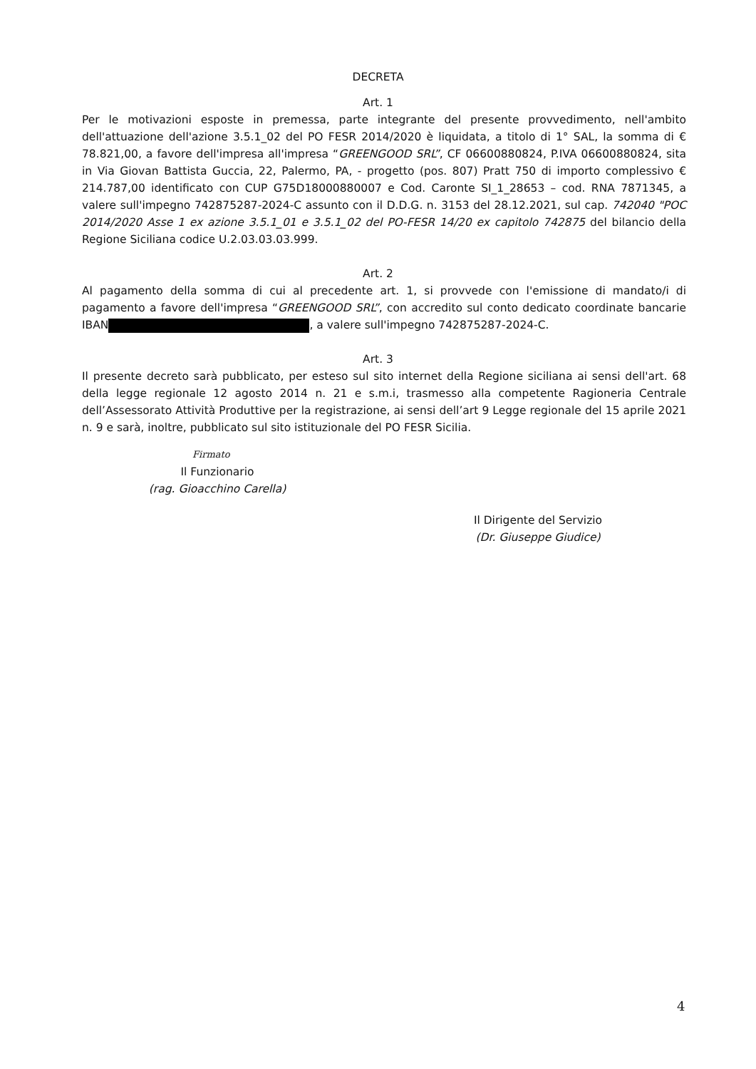DECRETA
Art. 1
Per le motivazioni esposte in premessa, parte integrante del presente provvedimento, nell'ambito dell'attuazione dell'azione 3.5.1_02 del PO FESR 2014/2020 è liquidata, a titolo di 1° SAL, la somma di € 78.821,00, a favore dell'impresa all'impresa “GREENGOOD SRL”, CF 06600880824, P.IVA 06600880824, sita in Via Giovan Battista Guccia, 22, Palermo, PA, - progetto (pos. 807) Pratt 750 di importo complessivo € 214.787,00 identificato con CUP G75D18000880007 e Cod. Caronte SI_1_28653 – cod. RNA 7871345, a valere sull'impegno 742875287-2024-C assunto con il D.D.G. n. 3153 del 28.12.2021, sul cap. 742040 "POC 2014/2020 Asse 1 ex azione 3.5.1_01 e 3.5.1_02 del PO-FESR 14/20 ex capitolo 742875 del bilancio della Regione Siciliana codice U.2.03.03.03.999.
Art. 2
Al pagamento della somma di cui al precedente art. 1, si provvede con l'emissione di mandato/i di pagamento a favore dell'impresa “GREENGOOD SRL”, con accredito sul conto dedicato coordinate bancarie IBAN , a valere sull'impegno 742875287-2024-C.
Art. 3
Il presente decreto sarà pubblicato, per esteso sul sito internet della Regione siciliana ai sensi dell'art. 68 della legge regionale 12 agosto 2014 n. 21 e s.m.i, trasmesso alla competente Ragioneria Centrale dell’Assessorato Attività Produttive per la registrazione, ai sensi dell’art 9 Legge regionale del 15 aprile 2021 n. 9 e sarà, inoltre, pubblicato sul sito istituzionale del PO FESR Sicilia.
Firmato
Il Funzionario
(rag. Gioacchino Carella)
Il Dirigente del Servizio
(Dr. Giuseppe Giudice)
4